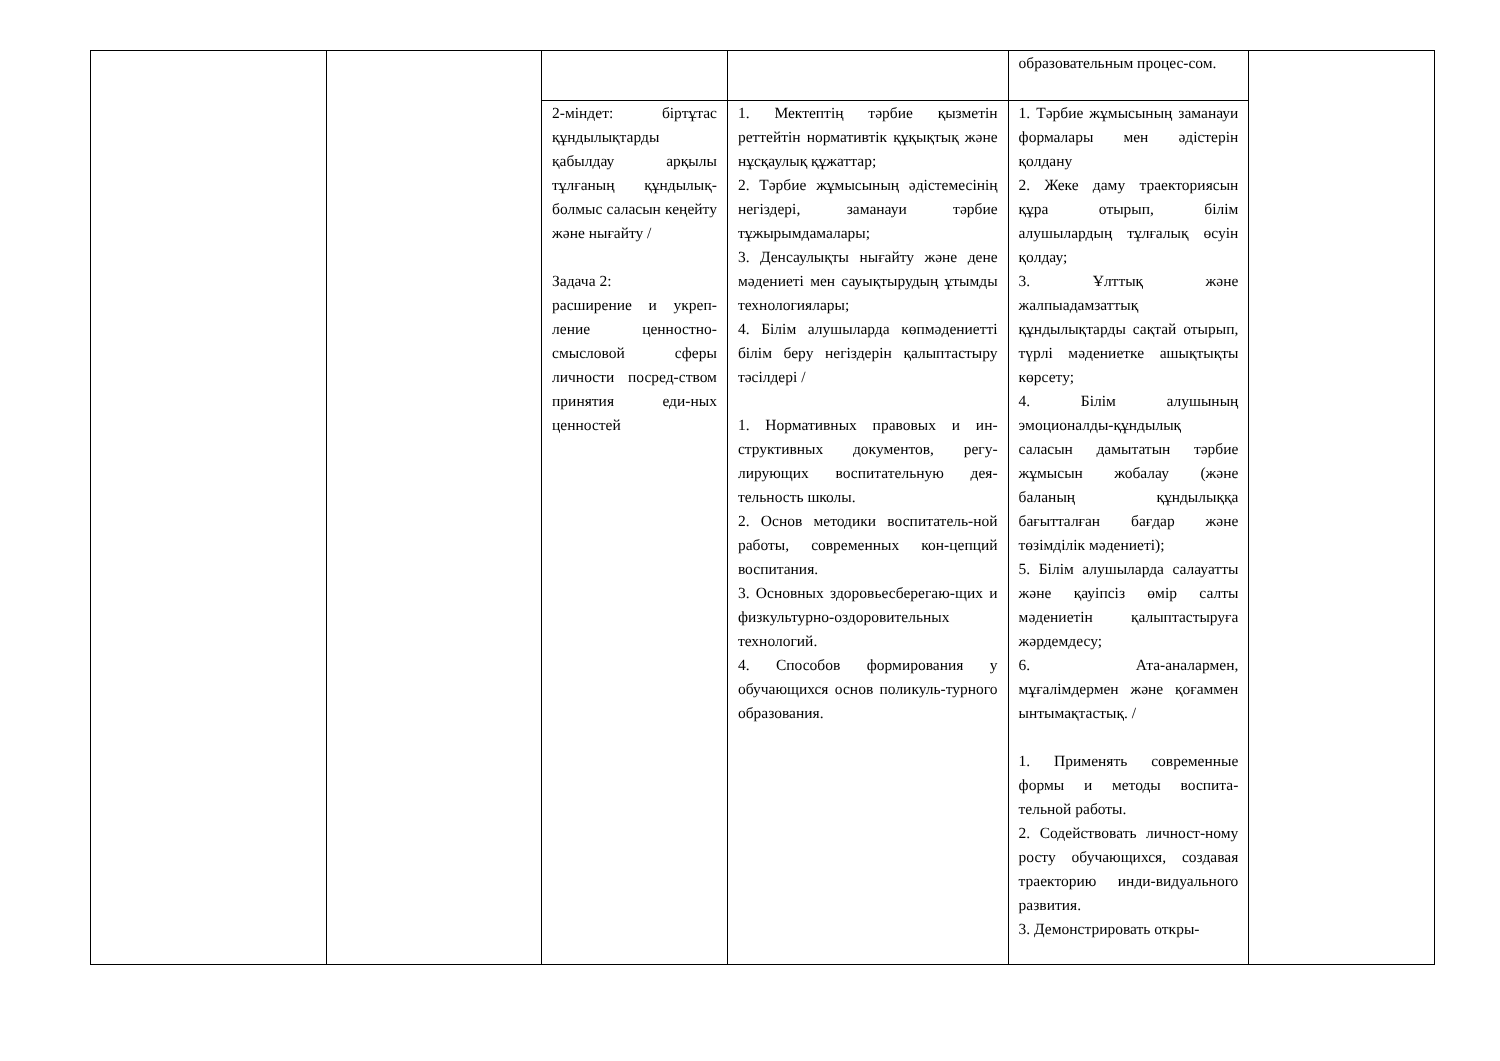| | | | | образовательным процес-сом. | |
| | | 2-міндет: біртұтас құндылықтарды қабылдау арқылы тұлғаның құндылық-болмыс саласын кеңейту және нығайту / Задача 2: расширение и укреп-ление ценностно-смысловой сферы личности посред-ством принятия еди-ных ценностей | 1. Мектептің тәрбие қызметін реттейтін нормативтік құқықтық және нұсқаулық құжаттар; 2. Тәрбие жұмысының әдістемесінің негіздері, заманауи тәрбие тұжырымдамалары; 3. Денсаулықты нығайту және дене мәдениеті мен сауықтырудың ұтымды технологиялары; 4. Білім алушыларда көпмәдениетті білім беру негіздерін қалыптастыру тәсілдері / 1. Нормативных правовых и ин-структивных документов, регу-лирующих воспитательную дея-тельность школы. 2. Основ методики воспитатель-ной работы, современных кон-цепций воспитания. 3. Основных здоровьесберегаю-щих и физкультурно-оздоровительных технологий. 4. Способов формирования у обучающихся основ поликуль-турного образования. | 1. Тәрбие жұмысының заманауи формалары мен әдістерін қолдану 2. Жеке даму траекториясын құра отырып, білім алушылардың тұлғалық өсуін қолдау; 3. Ұлттық және жалпыадамзаттық құндылықтарды сақтай отырып, түрлі мәдениетке ашықтықты көрсету; 4. Білім алушының эмоционалды-құндылық саласын дамытатын тәрбие жұмысын жобалау (және баланың құндылыққа бағытталған бағдар және төзімділік мәдениеті); 5. Білім алушыларда салауатты және қауіпсіз өмір салты мәдениетін қалыптастыруға жәрдемдесу; 6. Ата-аналармен, мұғалімдермен және қоғаммен ынтымақтастық. / 1. Применять современные формы и методы воспита-тельной работы. 2. Содействовать личност-ному росту обучающихся, создавая траекторию инди-видуального развития. 3. Демонстрировать откры- | |